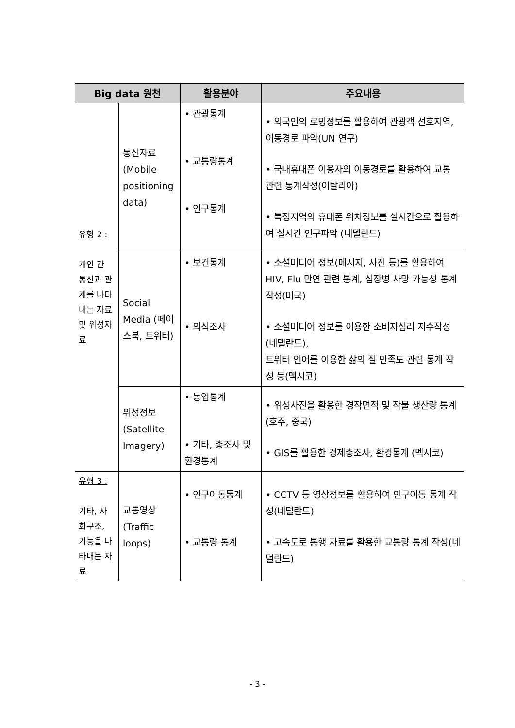| Big data 원천 | | 활용분야 | 주요내용 |
| --- | --- | --- | --- |
| 유형 2 : 개인 간 통신과 관계를 나타내는 자료 및 위성자료 | 통신자료 (Mobile positioning data) | • 관광통계 • 교통량통계 • 인구통계 | • 외국인의 로밍정보를 활용하여 관광객 선호지역, 이동경로 파악(UN 연구) • 국내휴대폰 이용자의 이동경로를 활용하여 교통 관련 통계작성(이탈리아) • 특정지역의 휴대폰 위치정보를 실시간으로 활용하여 실시간 인구파악 (네델란드) |
| | Social Media (페이스북, 트위터) | • 보건통계 • 의식조사 | • 소셜미디어 정보(메시지, 사진 등)를 활용하여 HIV, Flu 만연 관련 통계, 심장병 사망 가능성 통계 작성(미국) • 소셜미디어 정보를 이용한 소비자심리 지수작성(네델란드), 트위터 언어를 이용한 삶의 질 만족도 관련 통계 작성 등(멕시코) |
| | 위성정보 (Satellite Imagery) | • 농업통계 • 기타, 총조사 및 환경통계 | • 위성사진을 활용한 경작면적 및 작물 생산량 통계(호주, 중국) • GIS를 활용한 경제총조사, 환경통계 (멕시코) |
| 유형 3 : 기타, 사회구조, 기능을 나타내는 자료 | 교통영상 (Traffic loops) | • 인구이동통계 • 교통량 통계 | • CCTV 등 영상정보를 활용하여 인구이동 통계 작성(네덜란드) • 고속도로 통행 자료를 활용한 교통량 통계 작성(네덜란드) |
- 3 -